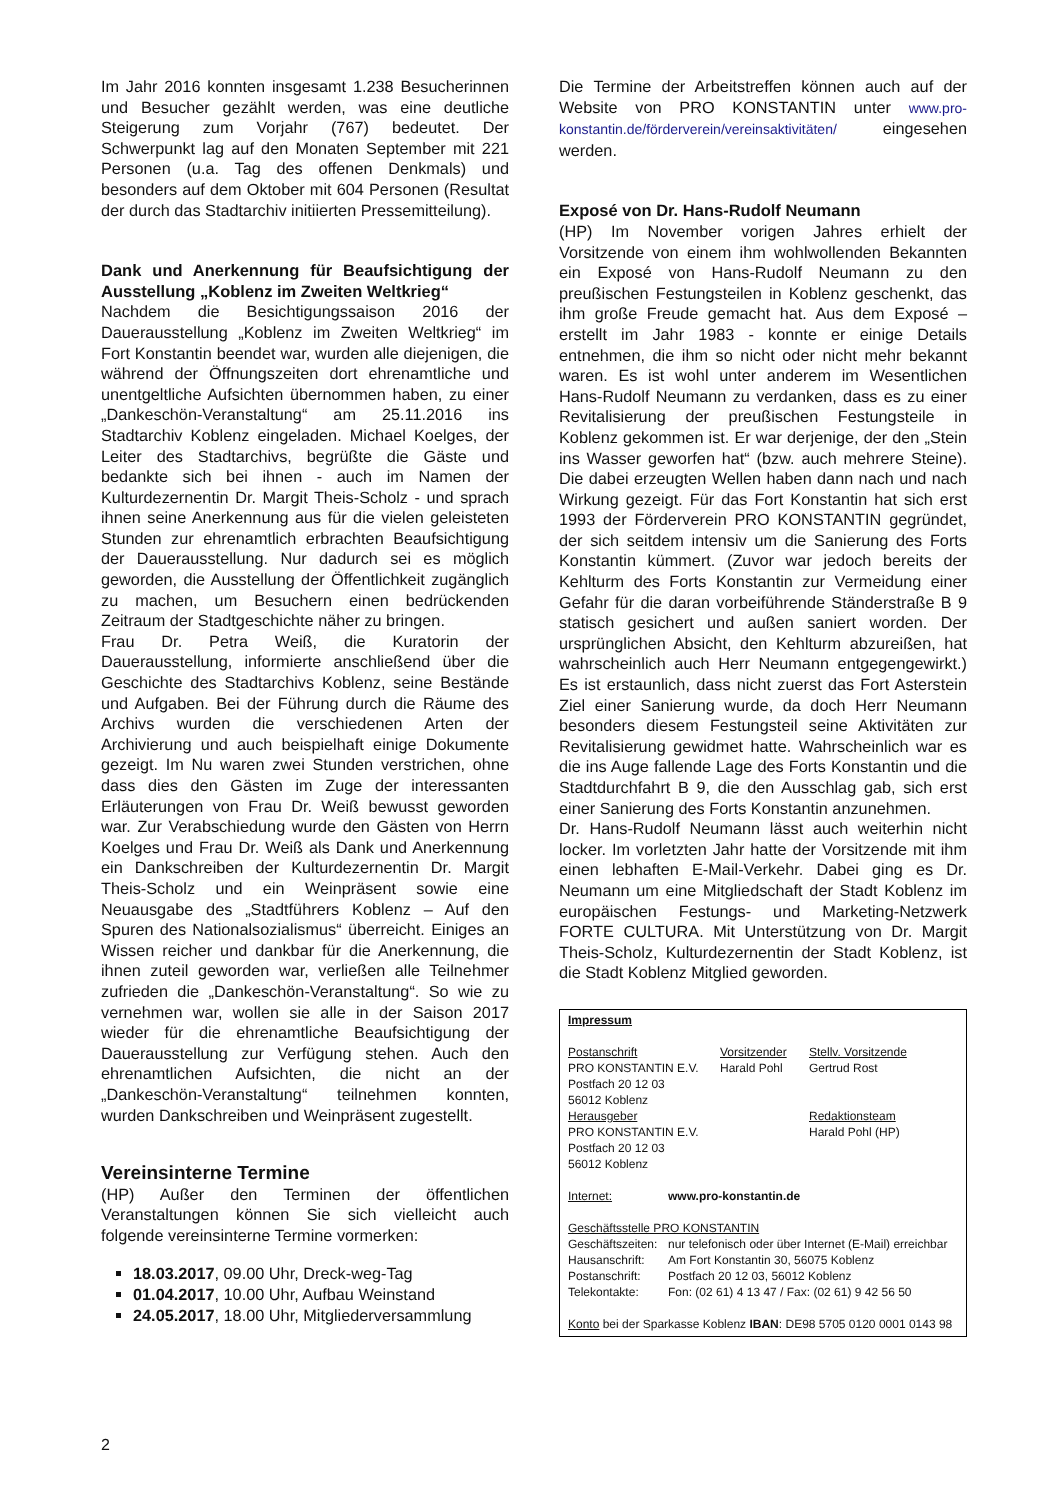Im Jahr 2016 konnten insgesamt 1.238 Besucherinnen und Besucher gezählt werden, was eine deutliche Steigerung zum Vorjahr (767) bedeutet. Der Schwerpunkt lag auf den Monaten September mit 221 Personen (u.a. Tag des offenen Denkmals) und besonders auf dem Oktober mit 604 Personen (Resultat der durch das Stadtarchiv initiierten Pressemitteilung).
Dank und Anerkennung für Beaufsichtigung der Ausstellung „Koblenz im Zweiten Weltkrieg“
Nachdem die Besichtigungssaison 2016 der Dauerausstellung „Koblenz im Zweiten Weltkrieg“ im Fort Konstantin beendet war, wurden alle diejenigen, die während der Öffnungszeiten dort ehrenamtliche und unentgeltliche Aufsichten übernommen haben, zu einer „Dankeschön-Veranstaltung“ am 25.11.2016 ins Stadtarchiv Koblenz eingeladen. Michael Koelges, der Leiter des Stadtarchivs, begrüßte die Gäste und bedankte sich bei ihnen - auch im Namen der Kulturdezernentin Dr. Margit Theis-Scholz - und sprach ihnen seine Anerkennung aus für die vielen geleisteten Stunden zur ehrenamtlich erbrachten Beaufsichtigung der Dauerausstellung. Nur dadurch sei es möglich geworden, die Ausstellung der Öffentlichkeit zugänglich zu machen, um Besuchern einen bedrückenden Zeitraum der Stadtgeschichte näher zu bringen.
Frau Dr. Petra Weiß, die Kuratorin der Dauerausstellung, informierte anschließend über die Geschichte des Stadtarchivs Koblenz, seine Bestände und Aufgaben. Bei der Führung durch die Räume des Archivs wurden die verschiedenen Arten der Archivierung und auch beispielhaft einige Dokumente gezeigt. Im Nu waren zwei Stunden verstrichen, ohne dass dies den Gästen im Zuge der interessanten Erläuterungen von Frau Dr. Weiß bewusst geworden war. Zur Verabschiedung wurde den Gästen von Herrn Koelges und Frau Dr. Weiß als Dank und Anerkennung ein Dankschreiben der Kulturdezernentin Dr. Margit Theis-Scholz und ein Weinpräsent sowie eine Neuausgabe des „Stadtführers Koblenz – Auf den Spuren des Nationalsozialismus“ überreicht. Einiges an Wissen reicher und dankbar für die Anerkennung, die ihnen zuteil geworden war, verließen alle Teilnehmer zufrieden die „Dankeschön-Veranstaltung“. So wie zu vernehmen war, wollen sie alle in der Saison 2017 wieder für die ehrenamtliche Beaufsichtigung der Dauerausstellung zur Verfügung stehen. Auch den ehrenamtlichen Aufsichten, die nicht an der „Dankeschön-Veranstaltung“ teilnehmen konnten, wurden Dankschreiben und Weinpräsent zugestellt.
Vereinsinterne Termine
(HP) Außer den Terminen der öffentlichen Veranstaltungen können Sie sich vielleicht auch folgende vereinsinterne Termine vormerken:
18.03.2017, 09.00 Uhr, Dreck-weg-Tag
01.04.2017, 10.00 Uhr, Aufbau Weinstand
24.05.2017, 18.00 Uhr, Mitgliederversammlung
Die Termine der Arbeitstreffen können auch auf der Website von PRO KONSTANTIN unter www.pro-konstantin.de/förderverein/vereinsaktivitäten/ eingesehen werden.
Exposé von Dr. Hans-Rudolf Neumann
(HP) Im November vorigen Jahres erhielt der Vorsitzende von einem ihm wohlwollenden Bekannten ein Exposé von Hans-Rudolf Neumann zu den preußischen Festungsteilen in Koblenz geschenkt, das ihm große Freude gemacht hat. Aus dem Exposé – erstellt im Jahr 1983 - konnte er einige Details entnehmen, die ihm so nicht oder nicht mehr bekannt waren. Es ist wohl unter anderem im Wesentlichen Hans-Rudolf Neumann zu verdanken, dass es zu einer Revitalisierung der preußischen Festungsteile in Koblenz gekommen ist. Er war derjenige, der den „Stein ins Wasser geworfen hat“ (bzw. auch mehrere Steine). Die dabei erzeugten Wellen haben dann nach und nach Wirkung gezeigt. Für das Fort Konstantin hat sich erst 1993 der Förderverein PRO KONSTANTIN gegründet, der sich seitdem intensiv um die Sanierung des Forts Konstantin kümmert. (Zuvor war jedoch bereits der Kehlturm des Forts Konstantin zur Vermeidung einer Gefahr für die daran vorbeiführende Ständerstraße B 9 statisch gesichert und außen saniert worden. Der ursprünglichen Absicht, den Kehlturm abzureißen, hat wahrscheinlich auch Herr Neumann entgegengewirkt.) Es ist erstaunlich, dass nicht zuerst das Fort Asterstein Ziel einer Sanierung wurde, da doch Herr Neumann besonders diesem Festungsteil seine Aktivitäten zur Revitalisierung gewidmet hatte. Wahrscheinlich war es die ins Auge fallende Lage des Forts Konstantin und die Stadtdurchfahrt B 9, die den Ausschlag gab, sich erst einer Sanierung des Forts Konstantin anzunehmen.
Dr. Hans-Rudolf Neumann lässt auch weiterhin nicht locker. Im vorletzten Jahr hatte der Vorsitzende mit ihm einen lebhaften E-Mail-Verkehr. Dabei ging es Dr. Neumann um eine Mitgliedschaft der Stadt Koblenz im europäischen Festungs- und Marketing-Netzwerk FORTE CULTURA. Mit Unterstützung von Dr. Margit Theis-Scholz, Kulturdezernentin der Stadt Koblenz, ist die Stadt Koblenz Mitglied geworden.
Impressum
| Postanschrift PRO KONSTANTIN E.V. Postfach 20 12 03 56012 Koblenz | Vorsitzender Harald Pohl | Stellv. Vorsitzende Gertrud Rost |
| Herausgeber PRO KONSTANTIN E.V. Postfach 20 12 03 56012 Koblenz | | Redaktionsteam Harald Pohl (HP) |
| Internet: | www.pro-konstantin.de |
Geschäftsstelle PRO KONSTANTIN
| Geschäftszeiten: | nur telefonisch oder über Internet (E-Mail) erreichbar |
| Hausanschrift: | Am Fort Konstantin 30, 56075 Koblenz |
| Postanschrift: | Postfach 20 12 03, 56012 Koblenz |
| Telekontakte: | Fon: (02 61) 4 13 47 / Fax: (02 61) 9 42 56 50 |
Konto bei der Sparkasse Koblenz IBAN: DE98 5705 0120 0001 0143 98
2